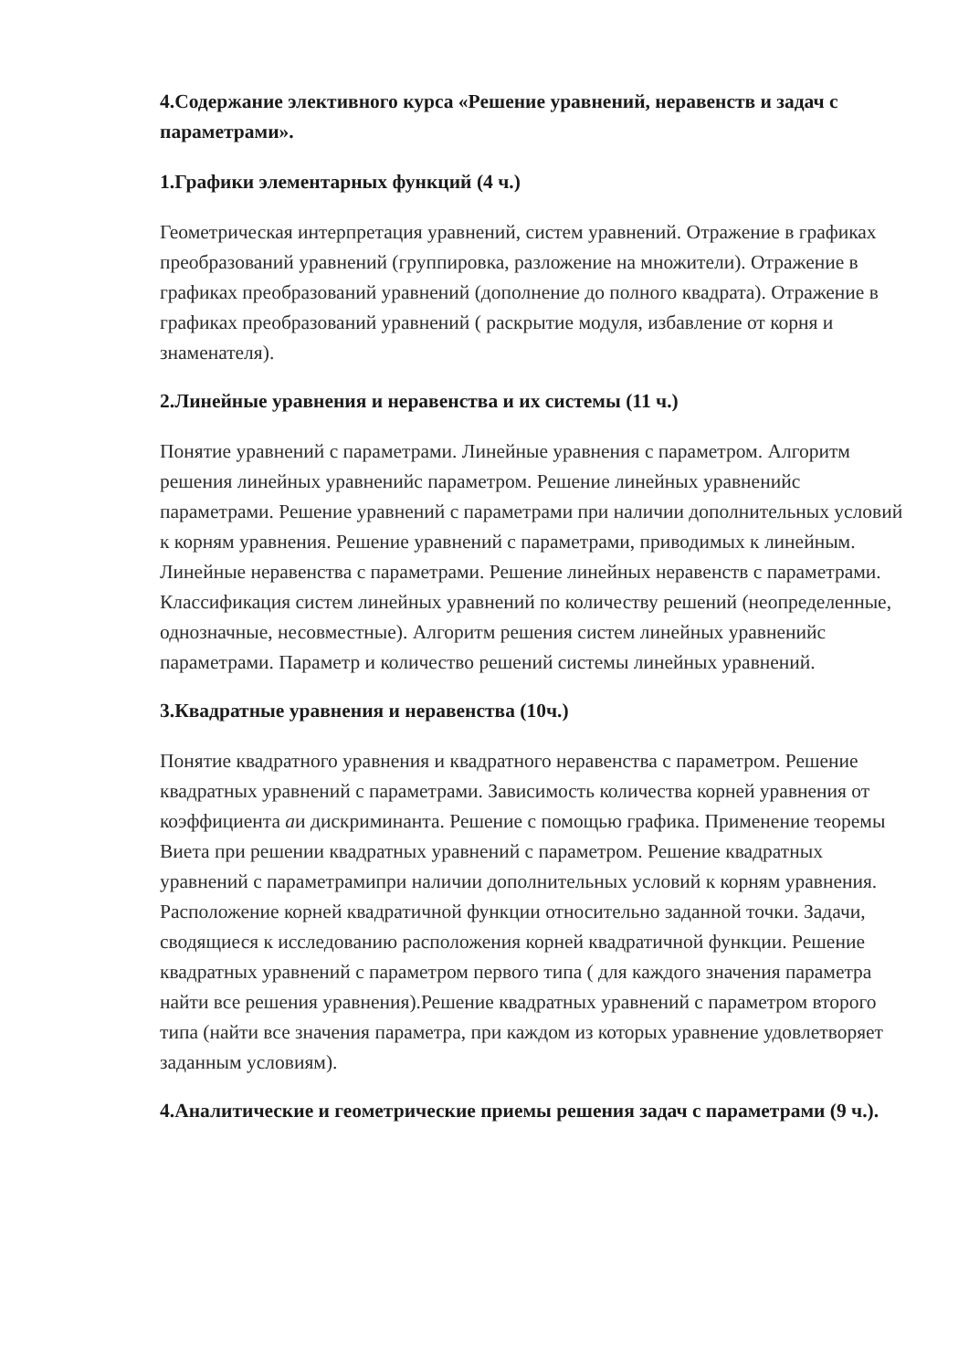4.Содержание элективного курса «Решение уравнений, неравенств и задач с параметрами».
1.Графики элементарных функций (4 ч.)
Геометрическая интерпретация уравнений, систем уравнений. Отражение в графиках преобразований уравнений (группировка, разложение на множители). Отражение в графиках преобразований уравнений (дополнение до полного квадрата). Отражение в графиках преобразований уравнений ( раскрытие модуля, избавление от корня и знаменателя).
2.Линейные уравнения и неравенства и их системы (11 ч.)
Понятие уравнений с параметрами. Линейные уравнения с параметром. Алгоритм решения линейных уравненийс параметром. Решение линейных уравненийс параметрами. Решение уравнений с параметрами при наличии дополнительных условий к корням уравнения. Решение уравнений с параметрами, приводимых к линейным. Линейные неравенства с параметрами. Решение линейных неравенств с параметрами. Классификация систем линейных уравнений по количеству решений (неопределенные, однозначные, несовместные). Алгоритм решения систем линейных уравненийс параметрами. Параметр и количество решений системы линейных уравнений.
3.Квадратные уравнения и неравенства (10ч.)
Понятие квадратного уравнения и квадратного неравенства с параметром. Решение квадратных уравнений с параметрами. Зависимость количества корней уравнения от коэффициента аи дискриминанта. Решение с помощью графика. Применение теоремы Виета при решении квадратных уравнений с параметром. Решение квадратных уравнений с параметрамипри наличии дополнительных условий к корням уравнения. Расположение корней квадратичной функции относительно заданной точки. Задачи, сводящиеся к исследованию расположения корней квадратичной функции. Решение квадратных уравнений с параметром первого типа ( для каждого значения параметра найти все решения уравнения).Решение квадратных уравнений с параметром второго типа (найти все значения параметра, при каждом из которых уравнение удовлетворяет заданным условиям).
4.Аналитические и геометрические приемы решения задач с параметрами (9 ч.).